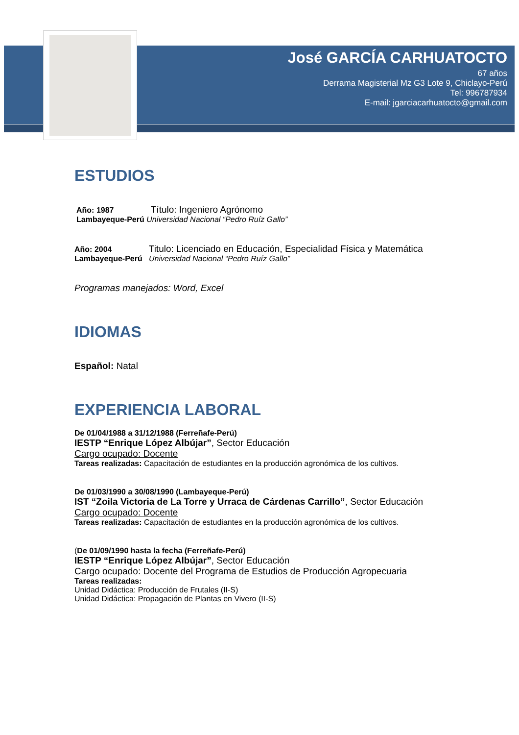José GARCÍA CARHUATOCTO
67 años
Derrama Magisterial Mz G3 Lote 9, Chiclayo-Perú
Tel: 996787934
E-mail: jgarciacarhuatocto@gmail.com
ESTUDIOS
Año: 1987 Título: Ingeniero Agrónomo
Lambayeque-Perú Universidad Nacional “Pedro Ruíz Gallo”
Año: 2004 Titulo: Licenciado en Educación, Especialidad Física y Matemática
Lambayeque-Perú Universidad Nacional “Pedro Ruíz Gallo”
Programas manejados: Word, Excel
IDIOMAS
Español: Natal
EXPERIENCIA LABORAL
De 01/04/1988 a 31/12/1988 (Ferreñafe-Perú)
IESTP “Enrique López Albújar”, Sector Educación
Cargo ocupado: Docente
Tareas realizadas: Capacitación de estudiantes en la producción agronómica de los cultivos.
De 01/03/1990 a 30/08/1990 (Lambayeque-Perú)
IST “Zoila Victoria de La Torre y Urraca de Cárdenas Carrillo”, Sector Educación
Cargo ocupado: Docente
Tareas realizadas: Capacitación de estudiantes en la producción agronómica de los cultivos.
(De 01/09/1990 hasta la fecha (Ferreñafe-Perú)
IESTP “Enrique López Albújar”, Sector Educación
Cargo ocupado: Docente del Programa de Estudios de Producción Agropecuaria
Tareas realizadas:
Unidad Didáctica: Producción de Frutales (II-S)
Unidad Didáctica: Propagación de Plantas en Vivero (II-S)